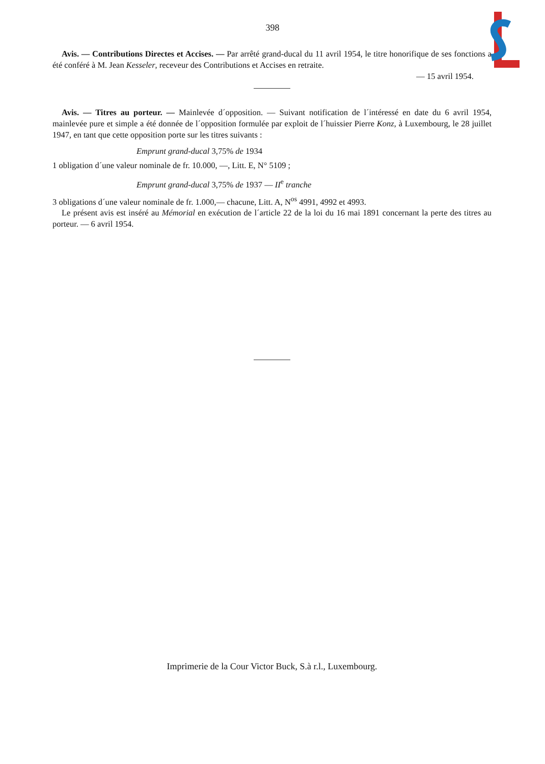398
Avis. — Contributions Directes et Accises. — Par arrêté grand-ducal du 11 avril 1954, le titre honorifique de ses fonctions a été conféré à M. Jean Kesseler, receveur des Contributions et Accises en retraite.
— 15 avril 1954.
Avis. — Titres au porteur. — Mainlevée d´opposition. — Suivant notification de l´intéressé en date du 6 avril 1954, mainlevée pure et simple a été donnée de l´opposition formulée par exploit de l´huissier Pierre Konz, à Luxembourg, le 28 juillet 1947, en tant que cette opposition porte sur les titres suivants :
Emprunt grand-ducal 3,75% de 1934
1 obligation d´une valeur nominale de fr. 10.000, —, Litt. E, N° 5109 ;
Emprunt grand-ducal 3,75% de 1937 — II<sup>e</sup> tranche
3 obligations d´une valeur nominale de fr. 1.000,— chacune, Litt. A, N<sup>os</sup> 4991, 4992 et 4993.
Le présent avis est inséré au Mémorial en exécution de l´article 22 de la loi du 16 mai 1891 concernant la perte des titres au porteur. — 6 avril 1954.
Imprimerie de la Cour Victor Buck, S.à r.l., Luxembourg.